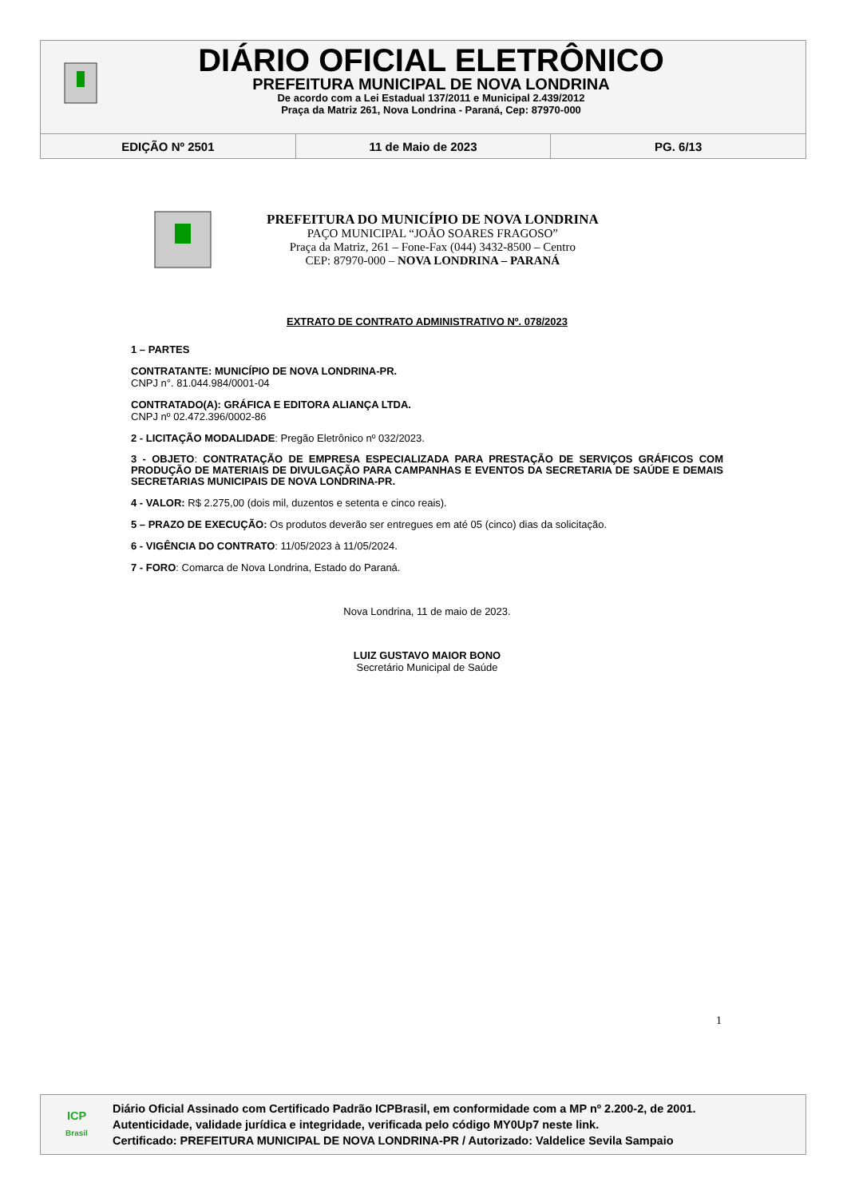DIÁRIO OFICIAL ELETRÔNICO
PREFEITURA MUNICIPAL DE NOVA LONDRINA
De acordo com a Lei Estadual 137/2011 e Municipal 2.439/2012
Praça da Matriz 261, Nova Londrina - Paraná, Cep: 87970-000
EDIÇÃO Nº 2501 11 de Maio de 2023 PG. 6/13
PREFEITURA DO MUNICÍPIO DE NOVA LONDRINA
PAÇO MUNICIPAL “JOÃO SOARES FRAGOSO”
Praça da Matriz, 261 – Fone-Fax (044) 3432-8500 – Centro
CEP: 87970-000 – NOVA LONDRINA – PARANÁ
EXTRATO DE CONTRATO ADMINISTRATIVO Nº. 078/2023
1 – PARTES
CONTRATANTE: MUNICÍPIO DE NOVA LONDRINA-PR.
CNPJ n°. 81.044.984/0001-04
CONTRATADO(A): GRÁFICA E EDITORA ALIANÇA LTDA.
CNPJ nº 02.472.396/0002-86
2 - LICITAÇÃO MODALIDADE: Pregão Eletrônico nº 032/2023.
3 - OBJETO: CONTRATAÇÃO DE EMPRESA ESPECIALIZADA PARA PRESTAÇÃO DE SERVIÇOS GRÁFICOS COM PRODUÇÃO DE MATERIAIS DE DIVULGAÇÃO PARA CAMPANHAS E EVENTOS DA SECRETARIA DE SAÚDE E DEMAIS SECRETARIAS MUNICIPAIS DE NOVA LONDRINA-PR.
4 - VALOR: R$ 2.275,00 (dois mil, duzentos e setenta e cinco reais).
5 – PRAZO DE EXECUÇÃO: Os produtos deverão ser entregues em até 05 (cinco) dias da solicitação.
6 - VIGÊNCIA DO CONTRATO: 11/05/2023 à 11/05/2024.
7 - FORO: Comarca de Nova Londrina, Estado do Paraná.
Nova Londrina, 11 de maio de 2023.
LUIZ GUSTAVO MAIOR BONO
Secretário Municipal de Saúde
1
ICP
Brasil
Diário Oficial Assinado com Certificado Padrão ICPBrasil, em conformidade com a MP nº 2.200-2, de 2001.
Autenticidade, validade jurídica e integridade, verificada pelo código MY0Up7 neste link.
Certificado: PREFEITURA MUNICIPAL DE NOVA LONDRINA-PR / Autorizado: Valdelice Sevila Sampaio